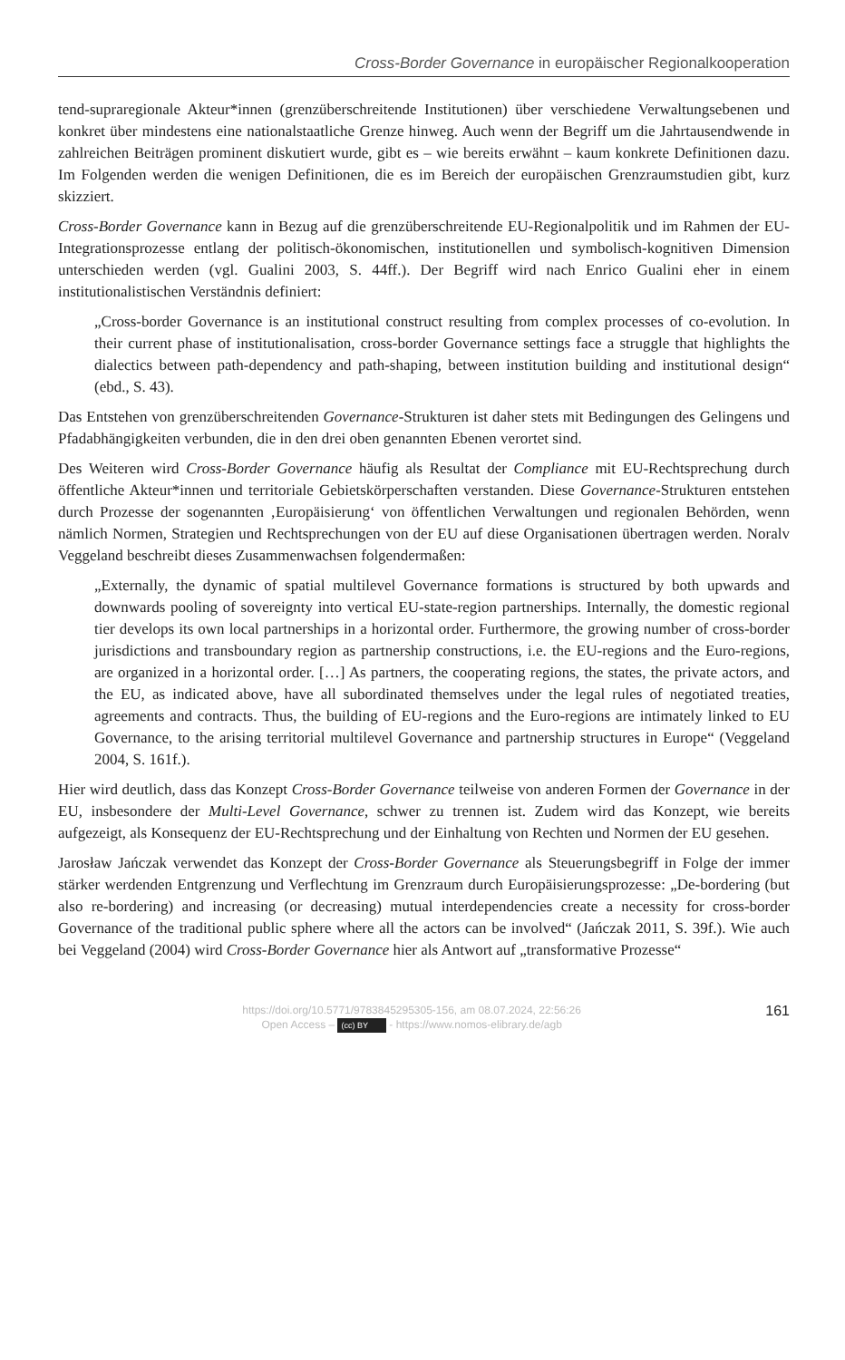Cross-Border Governance in europäischer Regionalkooperation
tend-supraregionale Akteur*innen (grenzüberschreitende Institutionen) über verschiedene Verwaltungsebenen und konkret über mindestens eine nationalstaatliche Grenze hinweg. Auch wenn der Begriff um die Jahrtausendwende in zahlreichen Beiträgen prominent diskutiert wurde, gibt es – wie bereits erwähnt – kaum konkrete Definitionen dazu. Im Folgenden werden die wenigen Definitionen, die es im Bereich der europäischen Grenzraumstudien gibt, kurz skizziert.
Cross-Border Governance kann in Bezug auf die grenzüberschreitende EU-Regionalpolitik und im Rahmen der EU-Integrationsprozesse entlang der politisch-ökonomischen, institutionellen und symbolisch-kognitiven Dimension unterschieden werden (vgl. Gualini 2003, S. 44ff.). Der Begriff wird nach Enrico Gualini eher in einem institutionalistischen Verständnis definiert:
„Cross-border Governance is an institutional construct resulting from complex processes of co-evolution. In their current phase of institutionalisation, cross-border Governance settings face a struggle that highlights the dialectics between path-dependency and path-shaping, between institution building and institutional design“ (ebd., S. 43).
Das Entstehen von grenzüberschreitenden Governance-Strukturen ist daher stets mit Bedingungen des Gelingens und Pfadabhängigkeiten verbunden, die in den drei oben genannten Ebenen verortet sind.
Des Weiteren wird Cross-Border Governance häufig als Resultat der Compliance mit EU-Rechtsprechung durch öffentliche Akteur*innen und territoriale Gebietskörperschaften verstanden. Diese Governance-Strukturen entstehen durch Prozesse der sogenannten ‚Europäisierung‘ von öffentlichen Verwaltungen und regionalen Behörden, wenn nämlich Normen, Strategien und Rechtsprechungen von der EU auf diese Organisationen übertragen werden. Noralv Veggeland beschreibt dieses Zusammenwachsen folgendermaßen:
„Externally, the dynamic of spatial multilevel Governance formations is structured by both upwards and downwards pooling of sovereignty into vertical EU-state-region partnerships. Internally, the domestic regional tier develops its own local partnerships in a horizontal order. Furthermore, the growing number of cross-border jurisdictions and transboundary region as partnership constructions, i.e. the EU-regions and the Euro-regions, are organized in a horizontal order. […] As partners, the cooperating regions, the states, the private actors, and the EU, as indicated above, have all subordinated themselves under the legal rules of negotiated treaties, agreements and contracts. Thus, the building of EU-regions and the Euro-regions are intimately linked to EU Governance, to the arising territorial multilevel Governance and partnership structures in Europe“ (Veggeland 2004, S. 161f.).
Hier wird deutlich, dass das Konzept Cross-Border Governance teilweise von anderen Formen der Governance in der EU, insbesondere der Multi-Level Governance, schwer zu trennen ist. Zudem wird das Konzept, wie bereits aufgezeigt, als Konsequenz der EU-Rechtsprechung und der Einhaltung von Rechten und Normen der EU gesehen.
Jarosław Jańczak verwendet das Konzept der Cross-Border Governance als Steuerungsbegriff in Folge der immer stärker werdenden Entgrenzung und Verflechtung im Grenzraum durch Europäisierungsprozesse: „De-bordering (but also re-bordering) and increasing (or decreasing) mutual interdependencies create a necessity for cross-border Governance of the traditional public sphere where all the actors can be involved“ (Jańczak 2011, S. 39f.). Wie auch bei Veggeland (2004) wird Cross-Border Governance hier als Antwort auf „transformative Prozesse“
https://doi.org/10.5771/9783845295305-156, am 08.07.2024, 22:56:26
Open Access – (cc) BY - https://www.nomos-elibrary.de/agb
161